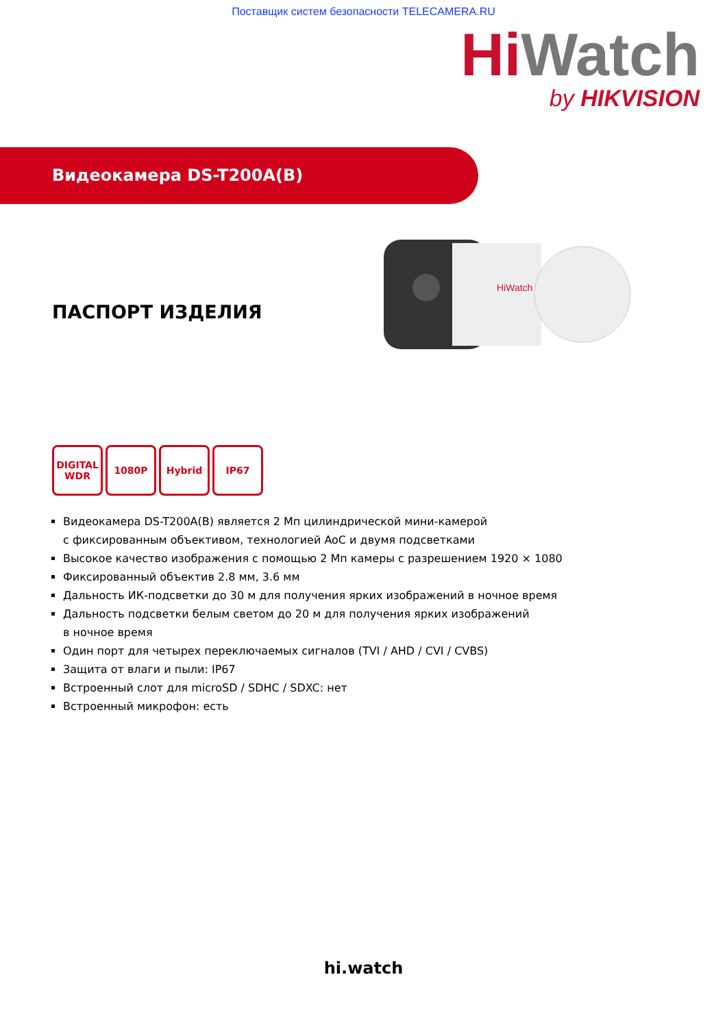Поставщик систем безопасности TELECAMERA.RU
Hi Watch
by HIKVISION
Видеокамера DS-T200A(B)
ПАСПОРТ ИЗДЕЛИЯ
HiWatch
DIGITAL WDR
1080P Hybrid IP67
Видеокамера DS-T200A(B) является 2 Мп цилиндрической мини-камерой
с фиксированным объективом, технологией AoC и двумя подсветками
Высокое качество изображения с помощью 2 Мп камеры с разрешением 1920 × 1080
Фиксированный объектив 2.8 мм, 3.6 мм
Дальность ИК-подсветки до 30 м для получения ярких изображений в ночное время
Дальность подсветки белым светом до 20 м для получения ярких изображений
в ночное время
Один порт для четырех переключаемых сигналов (TVI / AHD / CVI / CVBS)
Защита от влаги и пыли: IP67
Встроенный слот для microSD / SDHC / SDXC: нет
Встроенный микрофон: есть
hi.watch